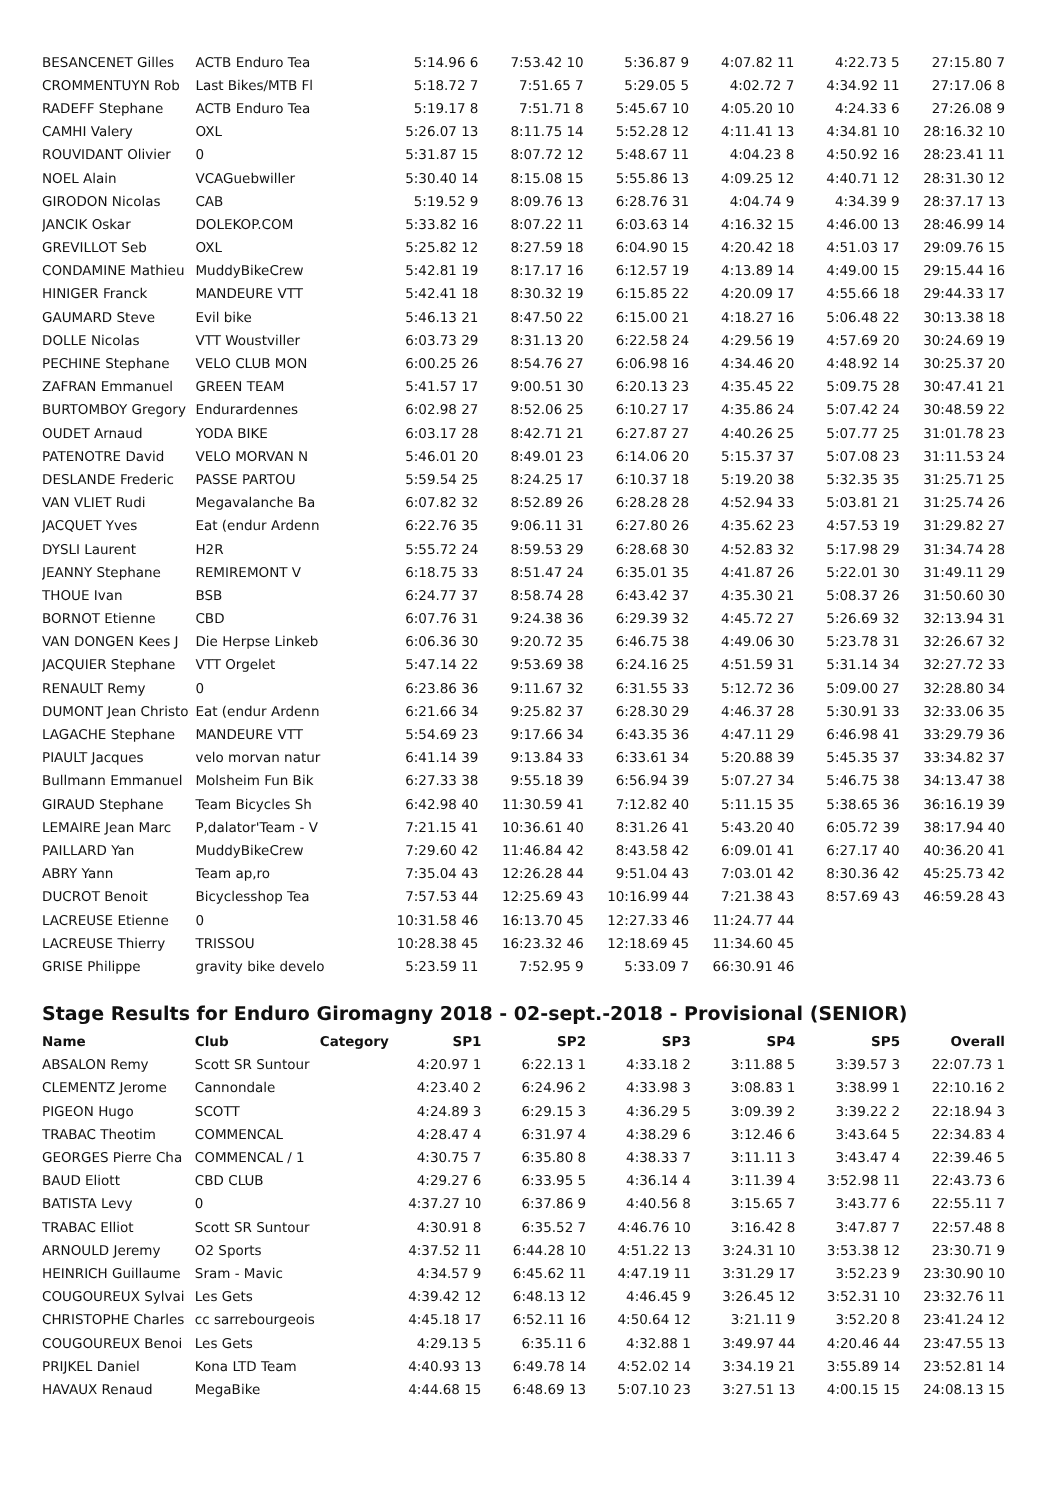| BESANCENET Gilles | ACTB Enduro Tea | | 5:14.96 6 | 7:53.42 10 | 5:36.87 9 | 4:07.82 11 | 4:22.73 5 | 27:15.80 7 |
| CROMMENTUYN Rob | Last Bikes/MTB Fl | | 5:18.72 7 | 7:51.65 7 | 5:29.05 5 | 4:02.72 7 | 4:34.92 11 | 27:17.06 8 |
| RADEFF Stephane | ACTB Enduro Tea | | 5:19.17 8 | 7:51.71 8 | 5:45.67 10 | 4:05.20 10 | 4:24.33 6 | 27:26.08 9 |
| CAMHI Valery | OXL | | 5:26.07 13 | 8:11.75 14 | 5:52.28 12 | 4:11.41 13 | 4:34.81 10 | 28:16.32 10 |
| ROUVIDANT Olivier | 0 | | 5:31.87 15 | 8:07.72 12 | 5:48.67 11 | 4:04.23 8 | 4:50.92 16 | 28:23.41 11 |
| NOEL Alain | VCAGuebwiller | | 5:30.40 14 | 8:15.08 15 | 5:55.86 13 | 4:09.25 12 | 4:40.71 12 | 28:31.30 12 |
| GIRODON Nicolas | CAB | | 5:19.52 9 | 8:09.76 13 | 6:28.76 31 | 4:04.74 9 | 4:34.39 9 | 28:37.17 13 |
| JANCIK Oskar | DOLEKOP.COM | | 5:33.82 16 | 8:07.22 11 | 6:03.63 14 | 4:16.32 15 | 4:46.00 13 | 28:46.99 14 |
| GREVILLOT Seb | OXL | | 5:25.82 12 | 8:27.59 18 | 6:04.90 15 | 4:20.42 18 | 4:51.03 17 | 29:09.76 15 |
| CONDAMINE Mathieu | MuddyBikeCrew | | 5:42.81 19 | 8:17.17 16 | 6:12.57 19 | 4:13.89 14 | 4:49.00 15 | 29:15.44 16 |
| HINIGER Franck | MANDEURE VTT | | 5:42.41 18 | 8:30.32 19 | 6:15.85 22 | 4:20.09 17 | 4:55.66 18 | 29:44.33 17 |
| GAUMARD Steve | Evil bike | | 5:46.13 21 | 8:47.50 22 | 6:15.00 21 | 4:18.27 16 | 5:06.48 22 | 30:13.38 18 |
| DOLLE Nicolas | VTT Woustviller | | 6:03.73 29 | 8:31.13 20 | 6:22.58 24 | 4:29.56 19 | 4:57.69 20 | 30:24.69 19 |
| PECHINE Stephane | VELO CLUB MON | | 6:00.25 26 | 8:54.76 27 | 6:06.98 16 | 4:34.46 20 | 4:48.92 14 | 30:25.37 20 |
| ZAFRAN Emmanuel | GREEN TEAM | | 5:41.57 17 | 9:00.51 30 | 6:20.13 23 | 4:35.45 22 | 5:09.75 28 | 30:47.41 21 |
| BURTOMBOY Gregory | Endurardennes | | 6:02.98 27 | 8:52.06 25 | 6:10.27 17 | 4:35.86 24 | 5:07.42 24 | 30:48.59 22 |
| OUDET Arnaud | YODA BIKE | | 6:03.17 28 | 8:42.71 21 | 6:27.87 27 | 4:40.26 25 | 5:07.77 25 | 31:01.78 23 |
| PATENOTRE David | VELO MORVAN N | | 5:46.01 20 | 8:49.01 23 | 6:14.06 20 | 5:15.37 37 | 5:07.08 23 | 31:11.53 24 |
| DESLANDE Frederic | PASSE PARTOU | | 5:59.54 25 | 8:24.25 17 | 6:10.37 18 | 5:19.20 38 | 5:32.35 35 | 31:25.71 25 |
| VAN VLIET Rudi | Megavalanche Ba | | 6:07.82 32 | 8:52.89 26 | 6:28.28 28 | 4:52.94 33 | 5:03.81 21 | 31:25.74 26 |
| JACQUET Yves | Eat (endur Ardenn | | 6:22.76 35 | 9:06.11 31 | 6:27.80 26 | 4:35.62 23 | 4:57.53 19 | 31:29.82 27 |
| DYSLI Laurent | H2R | | 5:55.72 24 | 8:59.53 29 | 6:28.68 30 | 4:52.83 32 | 5:17.98 29 | 31:34.74 28 |
| JEANNY Stephane | REMIREMONT V | | 6:18.75 33 | 8:51.47 24 | 6:35.01 35 | 4:41.87 26 | 5:22.01 30 | 31:49.11 29 |
| THOUE Ivan | BSB | | 6:24.77 37 | 8:58.74 28 | 6:43.42 37 | 4:35.30 21 | 5:08.37 26 | 31:50.60 30 |
| BORNOT Etienne | CBD | | 6:07.76 31 | 9:24.38 36 | 6:29.39 32 | 4:45.72 27 | 5:26.69 32 | 32:13.94 31 |
| VAN DONGEN Kees J | Die Herpse Linkeb | | 6:06.36 30 | 9:20.72 35 | 6:46.75 38 | 4:49.06 30 | 5:23.78 31 | 32:26.67 32 |
| JACQUIER Stephane | VTT Orgelet | | 5:47.14 22 | 9:53.69 38 | 6:24.16 25 | 4:51.59 31 | 5:31.14 34 | 32:27.72 33 |
| RENAULT Remy | 0 | | 6:23.86 36 | 9:11.67 32 | 6:31.55 33 | 5:12.72 36 | 5:09.00 27 | 32:28.80 34 |
| DUMONT Jean Christo | Eat (endur Ardenn | | 6:21.66 34 | 9:25.82 37 | 6:28.30 29 | 4:46.37 28 | 5:30.91 33 | 32:33.06 35 |
| LAGACHE Stephane | MANDEURE VTT | | 5:54.69 23 | 9:17.66 34 | 6:43.35 36 | 4:47.11 29 | 6:46.98 41 | 33:29.79 36 |
| PIAULT Jacques | velo morvan natur | | 6:41.14 39 | 9:13.84 33 | 6:33.61 34 | 5:20.88 39 | 5:45.35 37 | 33:34.82 37 |
| Bullmann Emmanuel | Molsheim Fun Bik | | 6:27.33 38 | 9:55.18 39 | 6:56.94 39 | 5:07.27 34 | 5:46.75 38 | 34:13.47 38 |
| GIRAUD Stephane | Team Bicycles Sh | | 6:42.98 40 | 11:30.59 41 | 7:12.82 40 | 5:11.15 35 | 5:38.65 36 | 36:16.19 39 |
| LEMAIRE Jean Marc | P,dalator'Team - V | | 7:21.15 41 | 10:36.61 40 | 8:31.26 41 | 5:43.20 40 | 6:05.72 39 | 38:17.94 40 |
| PAILLARD Yan | MuddyBikeCrew | | 7:29.60 42 | 11:46.84 42 | 8:43.58 42 | 6:09.01 41 | 6:27.17 40 | 40:36.20 41 |
| ABRY Yann | Team ap,ro | | 7:35.04 43 | 12:26.28 44 | 9:51.04 43 | 7:03.01 42 | 8:30.36 42 | 45:25.73 42 |
| DUCROT Benoit | Bicyclesshop Tea | | 7:57.53 44 | 12:25.69 43 | 10:16.99 44 | 7:21.38 43 | 8:57.69 43 | 46:59.28 43 |
| LACREUSE Etienne | 0 | | 10:31.58 46 | 16:13.70 45 | 12:27.33 46 | 11:24.77 44 | | |
| LACREUSE Thierry | TRISSOU | | 10:28.38 45 | 16:23.32 46 | 12:18.69 45 | 11:34.60 45 | | |
| GRISE Philippe | gravity bike develo | | 5:23.59 11 | 7:52.95 9 | 5:33.09 7 | 66:30.91 46 | | |
Stage Results for Enduro Giromagny 2018 - 02-sept.-2018 - Provisional (SENIOR)
| Name | Club | Category | SP1 | SP2 | SP3 | SP4 | SP5 | Overall |
| --- | --- | --- | --- | --- | --- | --- | --- | --- |
| ABSALON Remy | Scott SR Suntour | | 4:20.97 1 | 6:22.13 1 | 4:33.18 2 | 3:11.88 5 | 3:39.57 3 | 22:07.73 1 |
| CLEMENTZ Jerome | Cannondale | | 4:23.40 2 | 6:24.96 2 | 4:33.98 3 | 3:08.83 1 | 3:38.99 1 | 22:10.16 2 |
| PIGEON Hugo | SCOTT | | 4:24.89 3 | 6:29.15 3 | 4:36.29 5 | 3:09.39 2 | 3:39.22 2 | 22:18.94 3 |
| TRABAC Theotim | COMMENCAL | | 4:28.47 4 | 6:31.97 4 | 4:38.29 6 | 3:12.46 6 | 3:43.64 5 | 22:34.83 4 |
| GEORGES Pierre Cha | COMMENCAL / 1 | | 4:30.75 7 | 6:35.80 8 | 4:38.33 7 | 3:11.11 3 | 3:43.47 4 | 22:39.46 5 |
| BAUD Eliott | CBD CLUB | | 4:29.27 6 | 6:33.95 5 | 4:36.14 4 | 3:11.39 4 | 3:52.98 11 | 22:43.73 6 |
| BATISTA Levy | 0 | | 4:37.27 10 | 6:37.86 9 | 4:40.56 8 | 3:15.65 7 | 3:43.77 6 | 22:55.11 7 |
| TRABAC Elliot | Scott SR Suntour | | 4:30.91 8 | 6:35.52 7 | 4:46.76 10 | 3:16.42 8 | 3:47.87 7 | 22:57.48 8 |
| ARNOULD Jeremy | O2 Sports | | 4:37.52 11 | 6:44.28 10 | 4:51.22 13 | 3:24.31 10 | 3:53.38 12 | 23:30.71 9 |
| HEINRICH Guillaume | Sram - Mavic | | 4:34.57 9 | 6:45.62 11 | 4:47.19 11 | 3:31.29 17 | 3:52.23 9 | 23:30.90 10 |
| COUGOUREUX Sylvai | Les Gets | | 4:39.42 12 | 6:48.13 12 | 4:46.45 9 | 3:26.45 12 | 3:52.31 10 | 23:32.76 11 |
| CHRISTOPHE Charles | cc sarrebourgeois | | 4:45.18 17 | 6:52.11 16 | 4:50.64 12 | 3:21.11 9 | 3:52.20 8 | 23:41.24 12 |
| COUGOUREUX Benoi | Les Gets | | 4:29.13 5 | 6:35.11 6 | 4:32.88 1 | 3:49.97 44 | 4:20.46 44 | 23:47.55 13 |
| PRIJKEL Daniel | Kona LTD Team | | 4:40.93 13 | 6:49.78 14 | 4:52.02 14 | 3:34.19 21 | 3:55.89 14 | 23:52.81 14 |
| HAVAUX Renaud | MegaBike | | 4:44.68 15 | 6:48.69 13 | 5:07.10 23 | 3:27.51 13 | 4:00.15 15 | 24:08.13 15 |